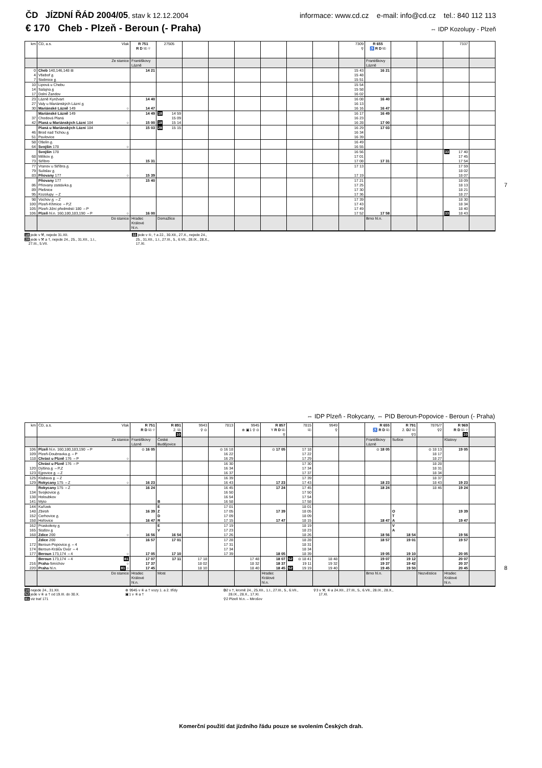ČD JÍZDNÍ ŘÁD 2004/05, stav k 12.12.2004 informace: www.cd.cz e-mail: info@cd.cz tel.: 840 112 113
€ 170 Cheb - Plzeň - Beroun (- Praha) ⇔ IDP Kozolupy - Plzeň
| km | ČD, a.s. Vlak | R 751 R D ⎘ ⚲ | 27505 | | | | | | | 7309 ⚲ | R 655 ♿ R D ⎘ | | | 7337 | |
| --- | --- | --- | --- | --- | --- | --- | --- | --- | --- | --- | --- | --- | --- | --- | --- |
| | Ze stanice | Františkovy Lázně | | | | | | | | | Františkovy Lázně | | | | |
| 0 | Cheb 140,146,148 ⊞ | 14 21 | | | | | | | | 15 43 | 16 21 | | | | |
| 4 | Všeboř ᵷ | | | | | | | | | 15 48 | | | | | |
| 7 | Stebnice ᵷ | | | | | | | | | 15 51 | | | | | |
| 10 | Lipová u Chebu | | | | | | | | | 15 54 | | | | | |
| 14 | Salajna ᵷ | | | | | | | | | 15 58 | | | | | |
| 17 | Dolní Žandov | | | | | | | | | 16 02 | | | | | |
| 23 | Lázně Kynžvart | 14 40 | | | | | | | | 16 08 | 16 40 | | | | |
| 27 | Valy u Mariánských Lázní ᵷ | | | | | | | | | 16 13 | | | | | |
| 30 | Mariánské Lázně 149 ○ | 14 47 | | | | | | | | 16 16 | 16 47 | | | | |
| | Mariánské Lázně 149 | 14 49 | 18 14 59 | | | | | | | 16 17 | 16 49 | | | | |
| 37 | Chodová Planá | | 15 09 | | | | | | | 16 23 | | | | | |
| 42 | Planá u Mariánských Lázní 184 ○ | 15 00 | 18 15 14 | | | | | | | 16 28 | 17 00 | | | | |
| | Planá u Mariánských Lázní 184 | 15 03 | 28 15 15 | | | | | | | 16 29 | 17 03 | | | | |
| 46 | Brod nad Tichou ᵷ | | | | | | | | | 16 34 | | | | | |
| 51 | Pavlovice | | | | | | | | | 16 39 | | | | | |
| 58 | Ošelín ᵷ | | | | | | | | | 16 49 | | | | | |
| 64 | Svojšín 178 ○ | | | | | | | | | 16 55 | | | | | |
| | Svojšín 178 | | | | | | | | | 16 56 | | | | 33 17 40 | |
| 68 | Milíkov ᵷ | | | | | | | | | 17 01 | | | | 17 45 | |
| 73 | Stříbro | 15 31 | | | | | | | | 17 08 | 17 31 | | | 17 54 | |
| 77 | Vranov u Stříbra ᵷ | | | | | | | | | 17 13 | | | | 17 59 | |
| 79 | Sulislav ᵷ | | | | | | | | | | | | | 18 02 | |
| 83 | Pňovany 177 ○ | 15 39 | | | | | | | | 17 19 | | | | 18 07 | |
| | Pňovany 177 | 15 40 | | | | | | | | 17 21 | | | | 18 09 | |
| 86 | Pňovany zastávka ᵷ | | | | | | | | | 17 25 | | | | 18 13 | |
| 89 | Plešnice | | | | | | | | | 17 30 | | | | 18 21 | |
| 95 | Kozolupy ⇔Z | | | | | | | | | 17 36 | | | | 18 27 | |
| 98 | Vochov ᵷ ⇔Z | | | | | | | | | 17 39 | | | | 18 30 | |
| 100 | Plzeň-Křimice ⇔P,Z | | | | | | | | | 17 43 | | | | 18 34 | |
| 105 | Plzeň-Jižní předměstí 180 ⇔P | | | | | | | | | 17 49 | | | | 18 40 | |
| 106 | Plzeň hl.n. 160,180,183,190 ⇔P ○ | 16 00 | | | | | | | | 17 52 | 17 58 | | | 33 18 43 | |
| | Do stanice | Hradec Králové hl.n. | Domažlice | | | | | | | | Brno hl.n. | | | | |
18 jede v ⚒, nejede 31.XII.
28 jede v ⚒ a †, nejede 24., 25., 31.XII., 1.I.,
27.III., 5.VII.
33 jede v ⑤, † a 22., 30.XII., 27.X., nejede 24.,
25., 31.XII., 1.I., 27.III., 5., 6.VII., 28.IX., 28.X.,
17.XI.
7
⇔ IDP Plzeň - Rokycany, ⇔ PID Beroun-Popovice - Beroun (- Praha)
| km | ČD, a.s. Vlak | R 751 R D ⎘ ⚲ | R 891 2. ⎘ 10 | 9943 ⚲ ⊙ | 7813 | 9945 ⊕ ▣1 ⚲ ⊙ | R 857 Y R D ⎘ ⚲ | 7815 ⎘ | 9949 ⚲ | | R 655 ♿ R D ⎘ | R 791 2. D 2 ⎘ ⚲3 | 7876/7 ⚲2 | R 969 R D ⎘ ⚲ 10 | |
| --- | --- | --- | --- | --- | --- | --- | --- | --- | --- | --- | --- | --- | --- | --- | --- |
| | Ze stanice | Františkovy Lázně | České Budějovice | | | | | | | | Františkovy Lázně | Sušice | | Klatovy | |
| 106 | Plzeň hl.n. 160,180,183,190 ⇔P | ⊙ 16 05 | | | ⊙ 16 18 | | ⊙ 17 05 | 17 18 | | | ⊙ 18 05 | | ⊙ 18 13 | 19 05 | |
| 109 | Plzeň-Doubravka ᵷ ⇔P | | | | 16 22 | | | 17 22 | | | | | 18 17 | | |
| 118 | Chrást u Plzně 176 ⇔P ○ | | | | 16 29 | | | 17 29 | | | | | 18 27 | | |
| | Chrást u Plzně 176 ⇔P | | | | 16 30 | | | 17 30 | | | | | 18 28 | | |
| 120 | Dýšina ᵷ ⇔P,Z | | | | 16 34 | | | 17 34 | | | | | 18 31 | | |
| 123 | Ejpovice ᵷ ⇔Z | | | | 16 37 | | | 17 37 | | | | | 18 34 | | |
| 125 | Klabava ᵷ ⇔Z | | | | 16 39 | | | 17 39 | | | | | 18 37 | | |
| 129 | Rokycany 175 ⇔Z ○ | 16 23 | | | 16 43 | | 17 23 | 17 43 | | | 18 23 | | 18 43 | 19 23 | |
| | Rokycany 175 ⇔Z | 16 24 | | | 16 45 | | 17 24 | 17 45 | | | 18 24 | | 18 46 | 19 24 | |
| 134 | Svojkovice ᵷ | | | | 16 50 | | | 17 50 | | | | | | | |
| 138 | Holoubkov | | | | 16 54 | | | 17 54 | | | | | | | |
| 141 | Mýto | | B | | 16 58 | | | 17 58 | | | | | | | |
| 144 | Kařízek | | E | | 17 01 | | | 18 01 | | | | | | | |
| 148 | Zbiroh | 16 39 | Z | | 17 05 | | 17 39 | 18 05 | | | | O | | 19 39 | |
| 152 | Cerhovice ᵷ | | D | | 17 09 | | | 18 09 | | | | T | | | |
| 158 | Hořovice | 16 47 | R | | 17 15 | | 17 47 | 18 15 | | | 18 47 | A | | 19 47 | |
| 162 | Praskolesy ᵷ | | E | | 17 19 | | | 18 19 | | | | V | | | |
| 165 | Stašov ᵷ | | V | | 17 23 | | | 18 23 | | | | A | | | |
| 168 | Zdice 200 ○ | 16 56 | 16 54 | | 17 26 | | | 18 26 | | | 18 56 | 18 54 | | 19 56 | |
| | Zdice 200 | 16 57 | 17 01 | | 17 28 | | | 18 28 | | | 18 57 | 19 01 | | 19 57 | |
| 172 | Beroun-Popovice ᵷ ⇔4 | | | | 17 31 | | | 18 31 | | | | | | | |
| 174 | Beroun-Králův Dvůr ⇔4 | | | | 17 34 | | | 18 34 | | | | | | | |
| 177 | Beroun 173,174 ⇔4 ○ | 17 05 | 17 10 | | 17 39 | | 18 05 | 18 39 | | | 19 05 | 19 10 | | 20 05 | |
| | Beroun 173,174 ⇔4 81 | 17 07 | 17 11 | 17 18 | | 17 48 | 18 07 | 52 ⊙ 18 41 | 18 48 | | 19 07 | 19 12 | | 20 07 | |
| 216 | Praha -Smíchov ○ | 17 37 | | 18 02 | | 18 32 | 18 37 | 19 11 | 19 32 | | 19 37 | 19 42 | | 20 37 | |
| 220 | Praha hl.n. 81 ○ | 17 45 | | 18 10 | | 18 40 | 18 45 | 52 19 19 | 19 40 | | 19 45 | 19 50 | | 20 45 | |
| | Do stanice | Hradec Králové hl.n. | Most | | | | Hradec Králové hl.n. | | | | Brno hl.n. | | Nezvěstice | Hradec Králové hl.n. | |
10 nejede 24., 31.XII.
52 jede v ⑥ a † od 19.III. do 30.X.
81 viz trať 171
⊕ 9945 v ⑥ a † vozy 1. a 2. třídy
▣1 v ⑥ a †
D2 v †, kromě 24., 25.XII., 1.I., 27.III., 5., 6.VII.,
28.IX., 28.X., 17.XI.
⚲2 Plzeň hl.n. – Mirošov
⚲3 v ⚒, ⑥ a 24.XII., 27.III., 5., 6.VII., 28.IX., 28.X.,
17.XI.
8
Komerční použití dat jízdního řádu pouze se svolením Českých drah.